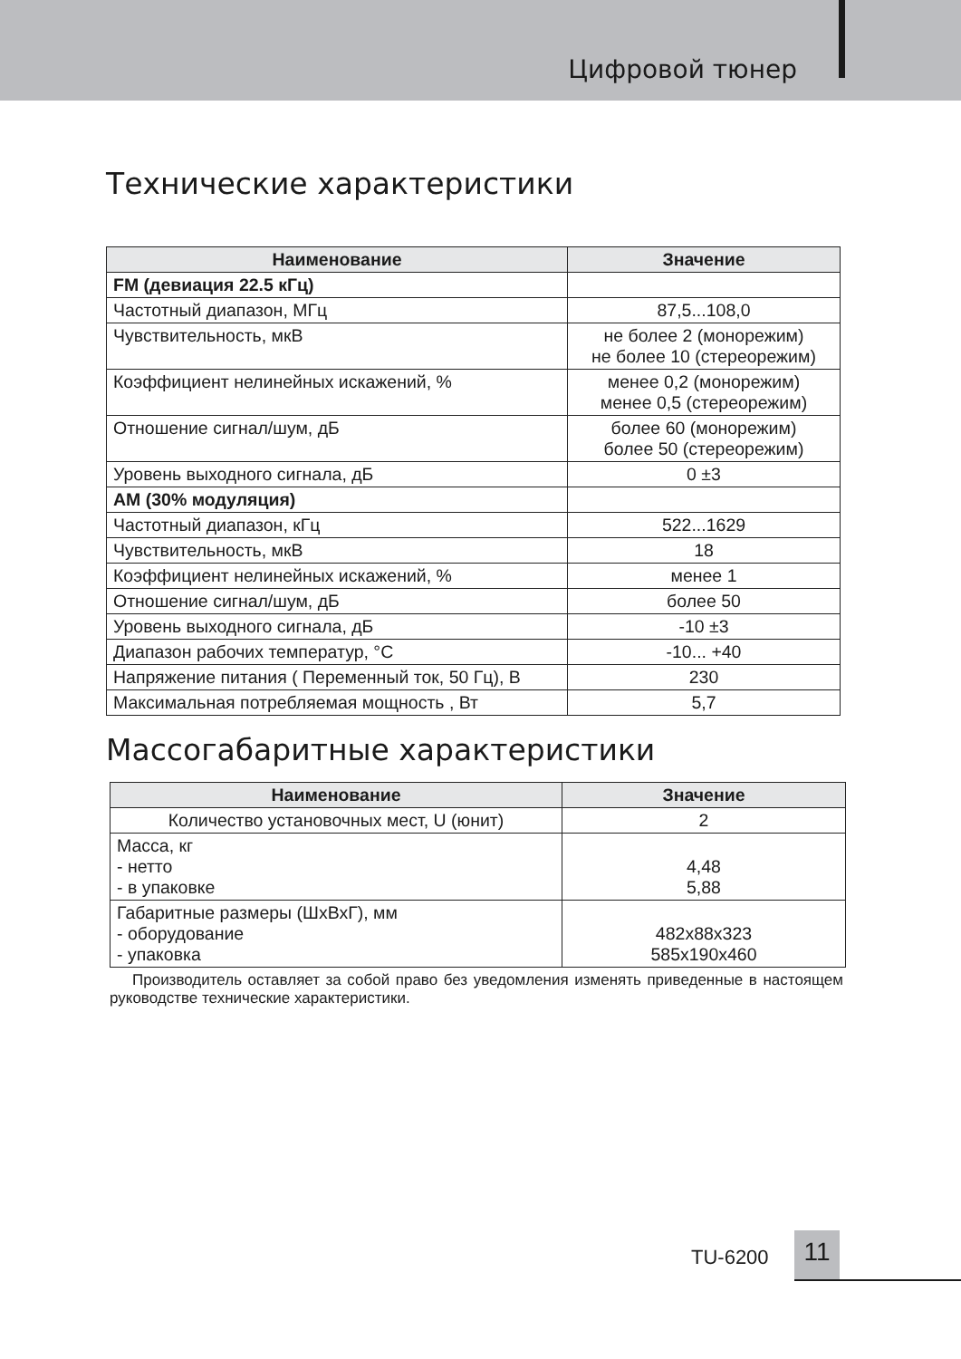Цифровой тюнер
Технические характеристики
| Наименование | Значение |
| --- | --- |
| FM (девиация 22.5 кГц) | |
| Частотный диапазон, МГц | 87,5...108,0 |
| Чувствительность, мкВ | не более 2 (монорежим) не более 10 (стереорежим) |
| Коэффициент нелинейных искажений, % | менее 0,2 (монорежим) менее 0,5 (стереорежим) |
| Отношение сигнал/шум, дБ | более 60 (монорежим) более 50 (стереорежим) |
| Уровень выходного сигнала, дБ | 0 ±3 |
| AM (30% модуляция) | |
| Частотный диапазон, кГц | 522...1629 |
| Чувствительность, мкВ | 18 |
| Коэффициент нелинейных искажений, % | менее 1 |
| Отношение сигнал/шум, дБ | более 50 |
| Уровень выходного сигнала, дБ | -10 ±3 |
| Диапазон рабочих температур, °С | -10... +40 |
| Напряжение питания ( Переменный ток, 50 Гц), В | 230 |
| Максимальная потребляемая мощность , Вт | 5,7 |
Массогабаритные характеристики
| Наименование | Значение |
| --- | --- |
| Количество установочных мест, U (юнит) | 2 |
| Масса, кг - нетто - в упаковке | 4,48 5,88 |
| Габаритные размеры (ШхВхГ), мм - оборудование - упаковка | 482х88х323 585х190х460 |
Производитель оставляет за собой право без уведомления изменять приведенные в настоящем руководстве технические характеристики.
TU-6200 11